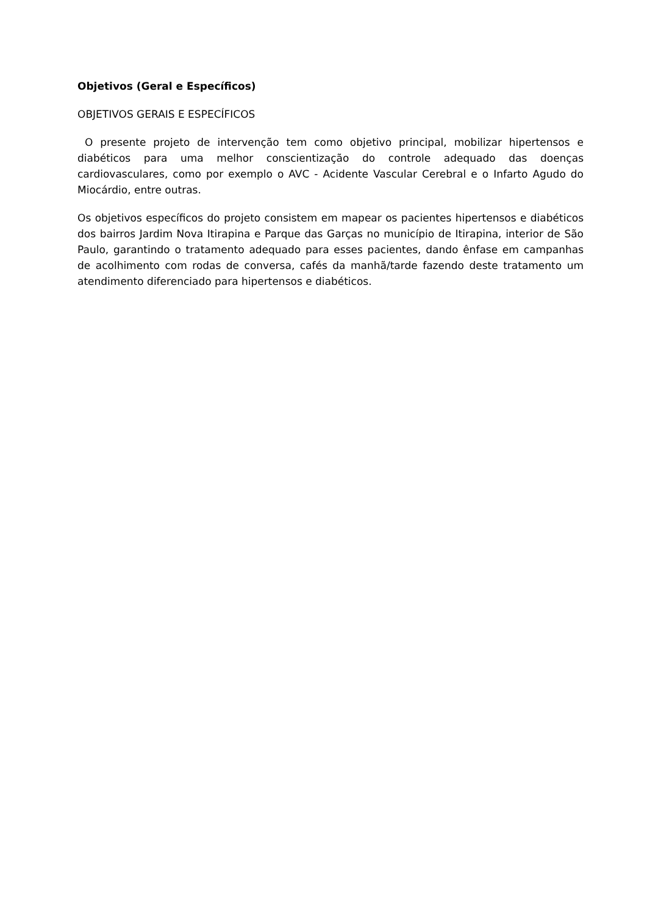Objetivos (Geral e Específicos)
OBJETIVOS GERAIS E ESPECÍFICOS
O presente projeto de intervenção tem como objetivo principal, mobilizar hipertensos e diabéticos para uma melhor conscientização do controle adequado das doenças cardiovasculares, como por exemplo o AVC - Acidente Vascular Cerebral e o Infarto Agudo do Miocárdio, entre outras.
Os objetivos específicos do projeto consistem em mapear os pacientes hipertensos e diabéticos dos bairros Jardim Nova Itirapina e Parque das Garças no município de Itirapina, interior de São Paulo, garantindo o tratamento adequado para esses pacientes, dando ênfase em campanhas de acolhimento com rodas de conversa, cafés da manhã/tarde fazendo deste tratamento um atendimento diferenciado para hipertensos e diabéticos.